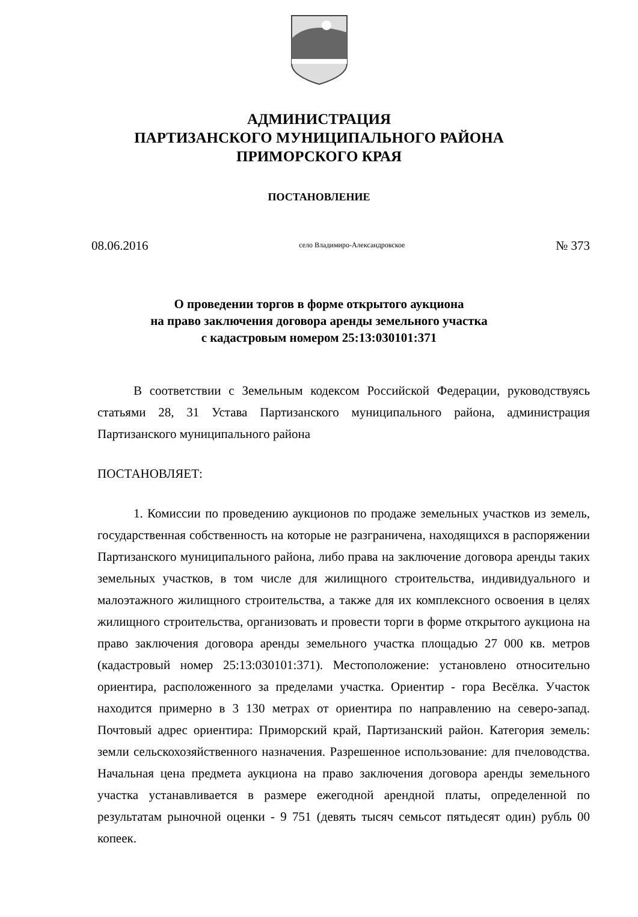АДМИНИСТРАЦИЯ
ПАРТИЗАНСКОГО МУНИЦИПАЛЬНОГО РАЙОНА
ПРИМОРСКОГО КРАЯ
ПОСТАНОВЛЕНИЕ
08.06.2016 село Владимиро-Александровское № 373
О проведении торгов в форме открытого аукциона
на право заключения договора аренды земельного участка
с кадастровым номером 25:13:030101:371
В соответствии с Земельным кодексом Российской Федерации, руководствуясь статьями 28, 31 Устава Партизанского муниципального района, администрация Партизанского муниципального района
ПОСТАНОВЛЯЕТ:
1. Комиссии по проведению аукционов по продаже земельных участков из земель, государственная собственность на которые не разграничена, находящихся в распоряжении Партизанского муниципального района, либо права на заключение договора аренды таких земельных участков, в том числе для жилищного строительства, индивидуального и малоэтажного жилищного строительства, а также для их комплексного освоения в целях жилищного строительства, организовать и провести торги в форме открытого аукциона на право заключения договора аренды земельного участка площадью 27 000 кв. метров (кадастровый номер 25:13:030101:371). Местоположение: установлено относительно ориентира, расположенного за пределами участка. Ориентир - гора Весёлка. Участок находится примерно в 3 130 метрах от ориентира по направлению на северо-запад. Почтовый адрес ориентира: Приморский край, Партизанский район. Категория земель: земли сельскохозяйственного назначения. Разрешенное использование: для пчеловодства. Начальная цена предмета аукциона на право заключения договора аренды земельного участка устанавливается в размере ежегодной арендной платы, определенной по результатам рыночной оценки - 9 751 (девять тысяч семьсот пятьдесят один) рубль 00 копеек.